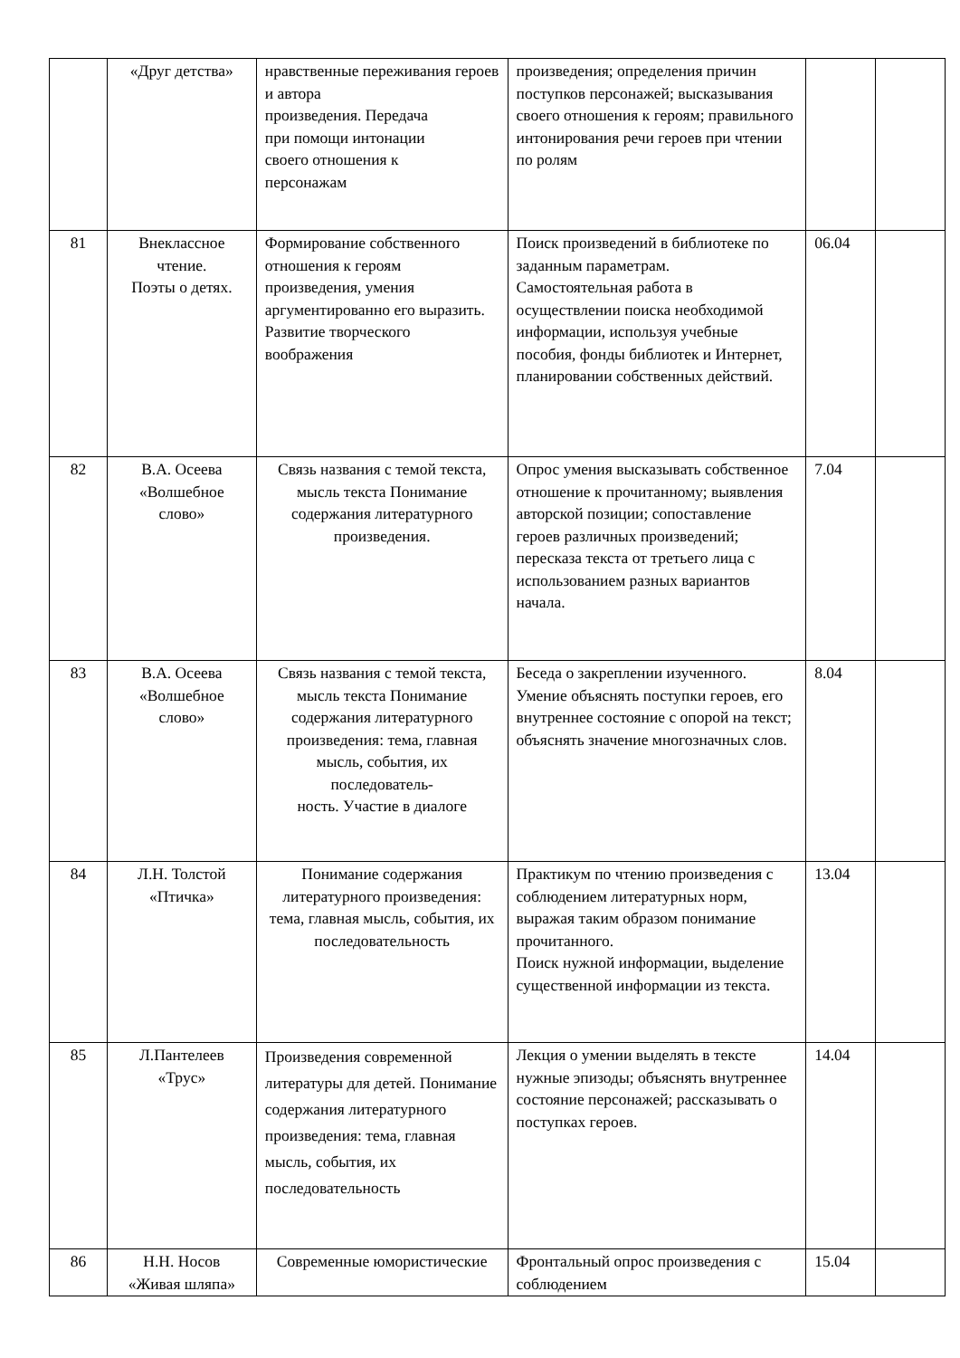| | «Друг детства» | нравственные переживания героев и автора произведения. Передача при помощи интонации своего отношения к персонажам | произведения; определения причин поступков персонажей; высказывания своего отношения к героям; правильного интонирования речи героев при чтении по ролям | | |
| 81 | Внеклассное чтение. Поэты о детях. | Формирование собственного отношения к героям произведения, умения аргументированно его выразить. Развитие творческого воображения | Поиск произведений в библиотеке по заданным параметрам. Самостоятельная работа в осуществлении поиска необходимой информации, используя учебные пособия, фонды библиотек и Интернет, планировании собственных действий. | 06.04 | |
| 82 | В.А. Осеева «Волшебное слово» | Связь названия с темой текста, мысль текста Понимание содержания литературного произведения. | Опрос умения высказывать собственное отношение к прочитанному; выявления авторской позиции; сопоставление героев различных произведений; пересказа текста от третьего лица с использованием разных вариантов начала. | 7.04 | |
| 83 | В.А. Осеева «Волшебное слово» | Связь названия с темой текста, мысль текста Понимание содержания литературного произведения: тема, главная мысль, события, их последователь- ность. Участие в диалоге | Беседа о закреплении изученного. Умение объяснять поступки героев, его внутреннее состояние с опорой на текст; объяснять значение многозначных слов. | 8.04 | |
| 84 | Л.Н. Толстой «Птичка» | Понимание содержания литературного произведения: тема, главная мысль, события, их последовательность | Практикум по чтению произведения с соблюдением литературных норм, выражая таким образом понимание прочитанного. Поиск нужной информации, выделение существенной информации из текста. | 13.04 | |
| 85 | Л.Пантелеев «Трус» | Произведения современной литературы для детей. Понимание содержания литературного произведения: тема, главная мысль, события, их последовательность | Лекция о умении выделять в тексте нужные эпизоды; объяснять внутреннее состояние персонажей; рассказывать о поступках героев. | 14.04 | |
| 86 | Н.Н. Носов «Живая шляпа» | Современные юмористические | Фронтальный опрос произведения с соблюдением | 15.04 | |